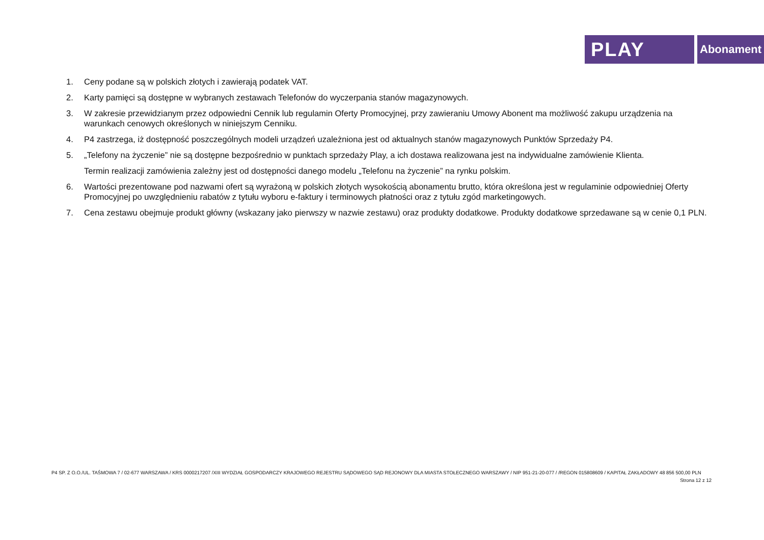PLAY
Abonament
1. Ceny podane są w polskich złotych i zawierają podatek VAT.
2. Karty pamięci są dostępne w wybranych zestawach Telefonów do wyczerpania stanów magazynowych.
3. W zakresie przewidzianym przez odpowiedni Cennik lub regulamin Oferty Promocyjnej, przy zawieraniu Umowy Abonent ma możliwość zakupu urządzenia na warunkach cenowych określonych w niniejszym Cenniku.
4. P4 zastrzega, iż dostępność poszczególnych modeli urządzeń uzależniona jest od aktualnych stanów magazynowych Punktów Sprzedaży P4.
5. „Telefony na życzenie” nie są dostępne bezpośrednio w punktach sprzedaży Play, a ich dostawa realizowana jest na indywidualne zamówienie Klienta.
Termin realizacji zamówienia zależny jest od dostępności danego modelu „Telefonu na życzenie” na rynku polskim.
6. Wartości prezentowane pod nazwami ofert są wyrażoną w polskich złotych wysokością abonamentu brutto, która określona jest w regulaminie odpowiedniej Oferty Promocyjnej po uwzględnieniu rabatów z tytułu wyboru e-faktury i terminowych płatności oraz z tytułu zgód marketingowych.
7. Cena zestawu obejmuje produkt główny (wskazany jako pierwszy w nazwie zestawu) oraz produkty dodatkowe. Produkty dodatkowe sprzedawane są w cenie 0,1 PLN.
P4 SP. Z O.O./UL. TAŚMOWA 7 / 02-677 WARSZAWA / KRS 0000217207 /XIII WYDZIAŁ GOSPODARCZY KRAJOWEGO REJESTRU SĄDOWEGO SĄD REJONOWY DLA MIASTA STOŁECZNEGO WARSZAWY / NIP 951-21-20-077 / /REGON 015808609 / KAPITAŁ ZAKŁADOWY 48 856 500,00 PLN
Strona 12 z 12